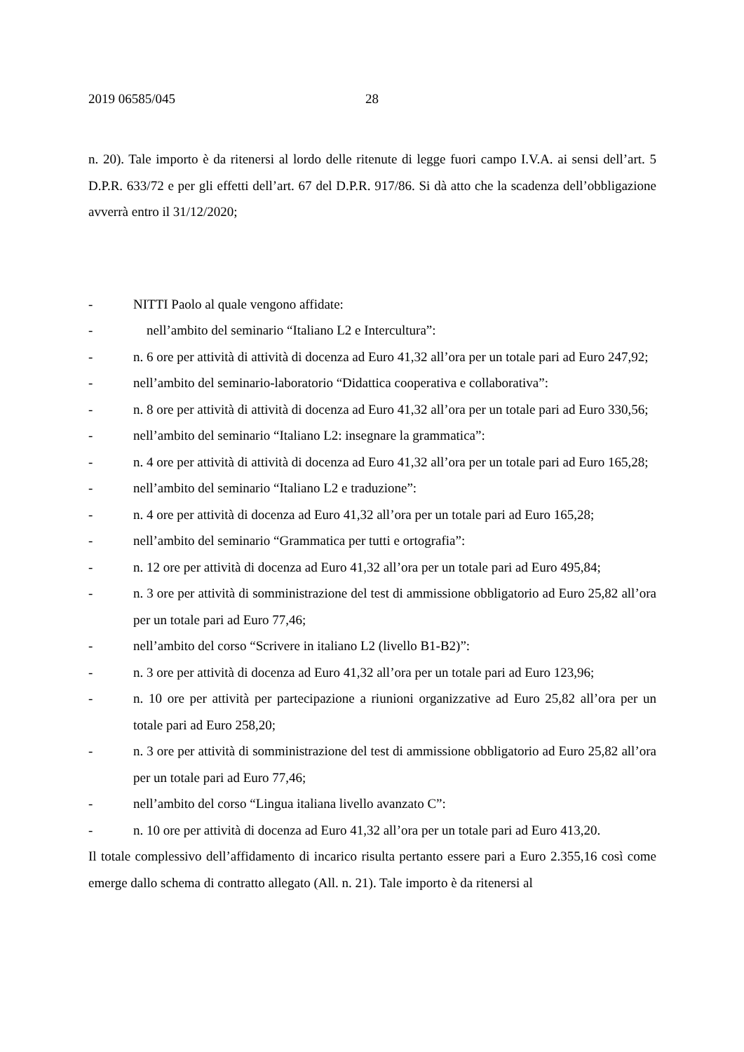2019 06585/045 28
n. 20). Tale importo è da ritenersi al lordo delle ritenute di legge fuori campo I.V.A. ai sensi dell’art. 5 D.P.R. 633/72 e per gli effetti dell’art. 67 del D.P.R. 917/86. Si dà atto che la scadenza dell’obbligazione avverrà entro il 31/12/2020;
- NITTI Paolo al quale vengono affidate:
- nell’ambito del seminario “Italiano L2 e Intercultura”:
- n. 6 ore per attività di attività di docenza ad Euro 41,32 all’ora per un totale pari ad Euro 247,92;
- nell’ambito del seminario-laboratorio “Didattica cooperativa e collaborativa”:
- n. 8 ore per attività di attività di docenza ad Euro 41,32 all’ora per un totale pari ad Euro 330,56;
- nell’ambito del seminario “Italiano L2: insegnare la grammatica”:
- n. 4 ore per attività di attività di docenza ad Euro 41,32 all’ora per un totale pari ad Euro 165,28;
- nell’ambito del seminario “Italiano L2 e traduzione”:
- n. 4 ore per attività di docenza ad Euro 41,32 all’ora per un totale pari ad Euro 165,28;
- nell’ambito del seminario “Grammatica per tutti e ortografia”:
- n. 12 ore per attività di docenza ad Euro 41,32 all’ora per un totale pari ad Euro 495,84;
- n. 3 ore per attività di somministrazione del test di ammissione obbligatorio ad Euro 25,82 all’ora per un totale pari ad Euro 77,46;
- nell’ambito del corso “Scrivere in italiano L2 (livello B1-B2)”:
- n. 3 ore per attività di docenza ad Euro 41,32 all’ora per un totale pari ad Euro 123,96;
- n. 10 ore per attività per partecipazione a riunioni organizzative ad Euro 25,82 all’ora per un totale pari ad Euro 258,20;
- n. 3 ore per attività di somministrazione del test di ammissione obbligatorio ad Euro 25,82 all’ora per un totale pari ad Euro 77,46;
- nell’ambito del corso “Lingua italiana livello avanzato C”:
- n. 10 ore per attività di docenza ad Euro 41,32 all’ora per un totale pari ad Euro 413,20.
Il totale complessivo dell’affidamento di incarico risulta pertanto essere pari a Euro 2.355,16 così come emerge dallo schema di contratto allegato (All. n. 21). Tale importo è da ritenersi al